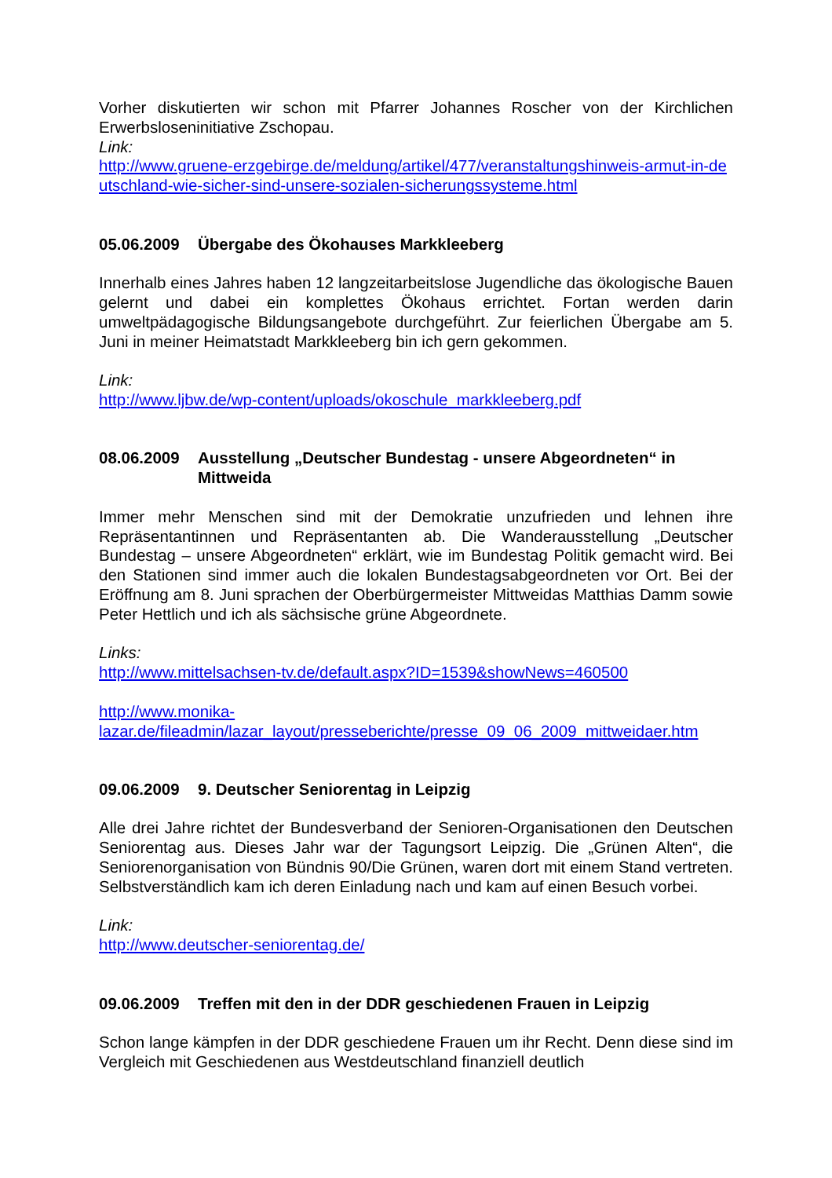Vorher diskutierten wir schon mit Pfarrer Johannes Roscher von der Kirchlichen Erwerbsloseninitiative Zschopau.
Link:
http://www.gruene-erzgebirge.de/meldung/artikel/477/veranstaltungshinweis-armut-in-deutschland-wie-sicher-sind-unsere-sozialen-sicherungssysteme.html
05.06.2009 Übergabe des Ökohauses Markkleeberg
Innerhalb eines Jahres haben 12 langzeitarbeitslose Jugendliche das ökologische Bauen gelernt und dabei ein komplettes Ökohaus errichtet. Fortan werden darin umweltpädagogische Bildungsangebote durchgeführt. Zur feierlichen Übergabe am 5. Juni in meiner Heimatstadt Markkleeberg bin ich gern gekommen.
Link:
http://www.ljbw.de/wp-content/uploads/okoschule_markkleeberg.pdf
08.06.2009 Ausstellung „Deutscher Bundestag - unsere Abgeordneten“ in Mittweida
Immer mehr Menschen sind mit der Demokratie unzufrieden und lehnen ihre Repräsentantinnen und Repräsentanten ab. Die Wanderausstellung „Deutscher Bundestag – unsere Abgeordneten“ erklärt, wie im Bundestag Politik gemacht wird. Bei den Stationen sind immer auch die lokalen Bundestagsabgeordneten vor Ort. Bei der Eröffnung am 8. Juni sprachen der Oberbürgermeister Mittweidas Matthias Damm sowie Peter Hettlich und ich als sächsische grüne Abgeordnete.
Links:
http://www.mittelsachsen-tv.de/default.aspx?ID=1539&showNews=460500
http://www.monika-
lazar.de/fileadmin/lazar_layout/presseberichte/presse_09_06_2009_mittweidaer.htm
09.06.2009 9. Deutscher Seniorentag in Leipzig
Alle drei Jahre richtet der Bundesverband der Senioren-Organisationen den Deutschen Seniorentag aus. Dieses Jahr war der Tagungsort Leipzig. Die „Grünen Alten“, die Seniorenorganisation von Bündnis 90/Die Grünen, waren dort mit einem Stand vertreten. Selbstverständlich kam ich deren Einladung nach und kam auf einen Besuch vorbei.
Link:
http://www.deutscher-seniorentag.de/
09.06.2009 Treffen mit den in der DDR geschiedenen Frauen in Leipzig
Schon lange kämpfen in der DDR geschiedene Frauen um ihr Recht. Denn diese sind im Vergleich mit Geschiedenen aus Westdeutschland finanziell deutlich